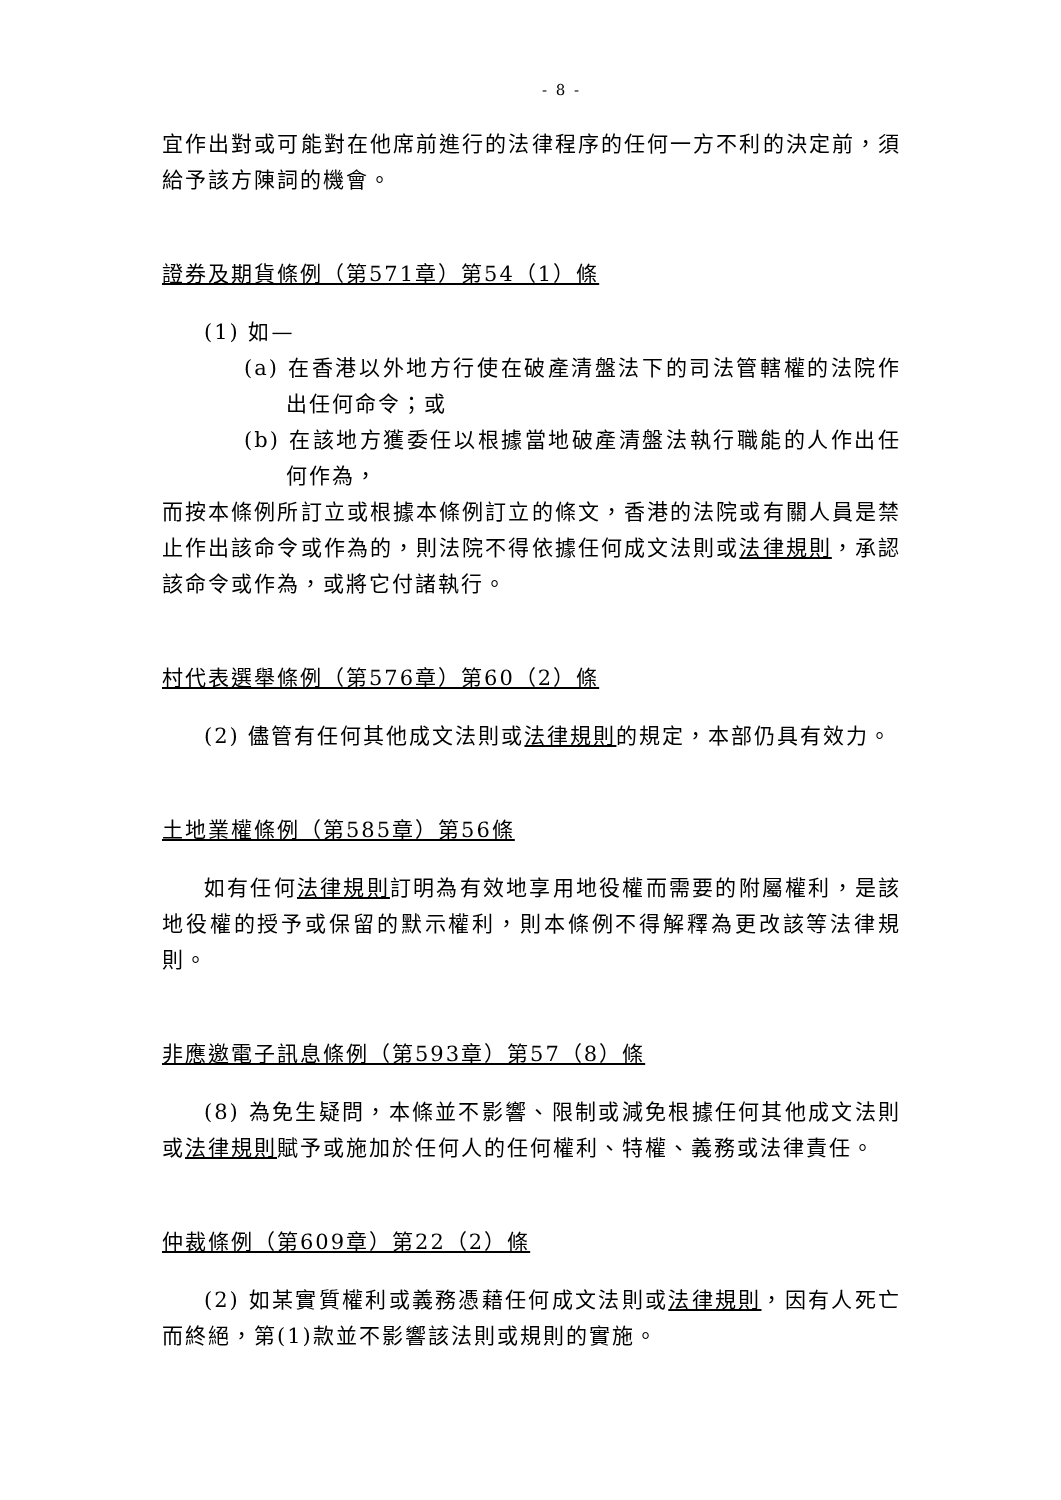- 8 -
宜作出對或可能對在他席前進行的法律程序的任何一方不利的決定前，須給予該方陳詞的機會。
證券及期貨條例（第571章）第54（1）條
(1) 如—
(a) 在香港以外地方行使在破產清盤法下的司法管轄權的法院作出任何命令；或
(b) 在該地方獲委任以根據當地破產清盤法執行職能的人作出任何作為，
而按本條例所訂立或根據本條例訂立的條文，香港的法院或有關人員是禁止作出該命令或作為的，則法院不得依據任何成文法則或法律規則，承認該命令或作為，或將它付諸執行。
村代表選舉條例（第576章）第60（2）條
(2) 儘管有任何其他成文法則或法律規則的規定，本部仍具有效力。
土地業權條例（第585章）第56條
如有任何法律規則訂明為有效地享用地役權而需要的附屬權利，是該地役權的授予或保留的默示權利，則本條例不得解釋為更改該等法律規則。
非應邀電子訊息條例（第593章）第57（8）條
(8) 為免生疑問，本條並不影響、限制或減免根據任何其他成文法則或法律規則賦予或施加於任何人的任何權利、特權、義務或法律責任。
仲裁條例（第609章）第22（2）條
(2) 如某實質權利或義務憑藉任何成文法則或法律規則，因有人死亡而終絕，第(1)款並不影響該法則或規則的實施。